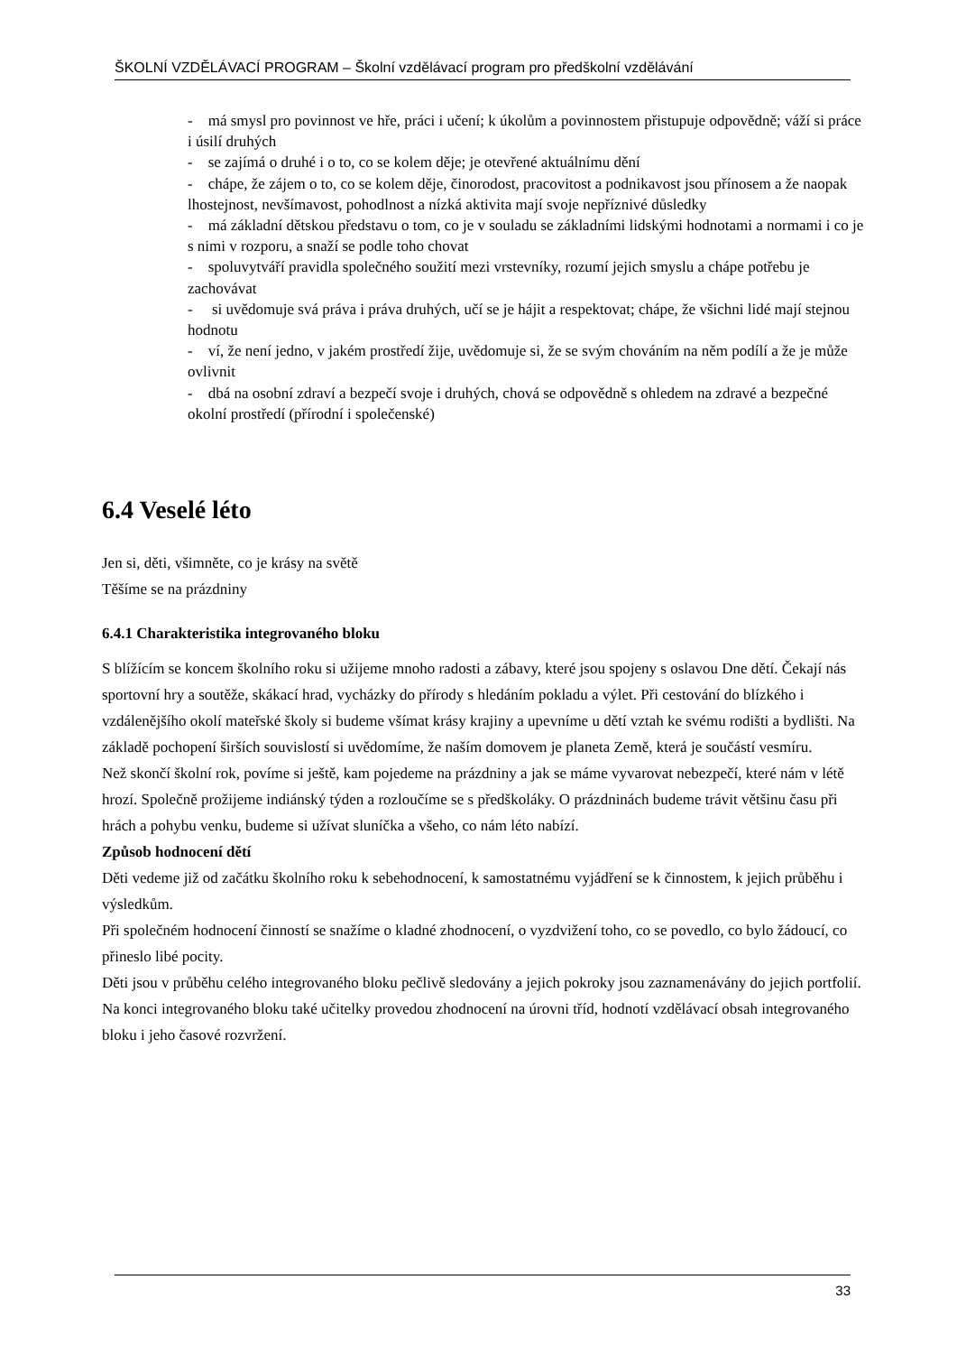ŠKOLNÍ VZDĚLÁVACÍ PROGRAM – Školní vzdělávací program pro předškolní vzdělávání
- má smysl pro povinnost ve hře, práci i učení; k úkolům a povinnostem přistupuje odpovědně; váží si práce i úsilí druhých
- se zajímá o druhé i o to, co se kolem děje; je otevřené aktuálnímu dění
- chápe, že zájem o to, co se kolem děje, činorodost, pracovitost a podnikavost jsou přínosem a že naopak lhostejnost, nevšímavost, pohodlnost a nízká aktivita mají svoje nepříznivé důsledky
- má základní dětskou představu o tom, co je v souladu se základními lidskými hodnotami a normami i co je s nimi v rozporu, a snaží se podle toho chovat
- spoluvytváří pravidla společného soužití mezi vrstevníky, rozumí jejich smyslu a chápe potřebu je zachovávat
- si uvědomuje svá práva i práva druhých, učí se je hájit a respektovat; chápe, že všichni lidé mají stejnou hodnotu
- ví, že není jedno, v jakém prostředí žije, uvědomuje si, že se svým chováním na něm podílí a že je může ovlivnit
- dbá na osobní zdraví a bezpečí svoje i druhých, chová se odpovědně s ohledem na zdravé a bezpečné okolní prostředí (přírodní i společenské)
6.4 Veselé léto
Jen si, děti, všimněte, co je krásy na světě
Těšíme se na prázdniny
6.4.1 Charakteristika integrovaného bloku
S blížícím se koncem školního roku si užijeme mnoho radosti a zábavy, které jsou spojeny s oslavou Dne dětí. Čekají nás sportovní hry a soutěže, skákací hrad, vycházky do přírody s hledáním pokladu a výlet. Při cestování do blízkého i vzdálenějšího okolí mateřské školy si budeme všímat krásy krajiny a upevníme u dětí vztah ke svému rodišti a bydlišti. Na základě pochopení širších souvislostí si uvědomíme, že naším domovem je planeta Země, která je součástí vesmíru.
Než skončí školní rok, povíme si ještě, kam pojedeme na prázdniny a jak se máme vyvarovat nebezpečí, které nám v létě hrozí. Společně prožijeme indiánský týden a rozloučíme se s předškoláky. O prázdninách budeme trávit většinu času při hrách a pohybu venku, budeme si užívat sluníčka a všeho, co nám léto nabízí.
Způsob hodnocení dětí
Děti vedeme již od začátku školního roku k sebehodnocení, k samostatnému vyjádření se k činnostem, k jejich průběhu i výsledkům.
Při společném hodnocení činností se snažíme o kladné zhodnocení, o vyzdvižení toho, co se povedlo, co bylo žádoucí, co přineslo libé pocity.
Děti jsou v průběhu celého integrovaného bloku pečlivě sledovány a jejich pokroky jsou zaznamenávány do jejich portfolií.
Na konci integrovaného bloku také učitelky provedou zhodnocení na úrovni tříd, hodnotí vzdělávací obsah integrovaného bloku i jeho časové rozvržení.
33